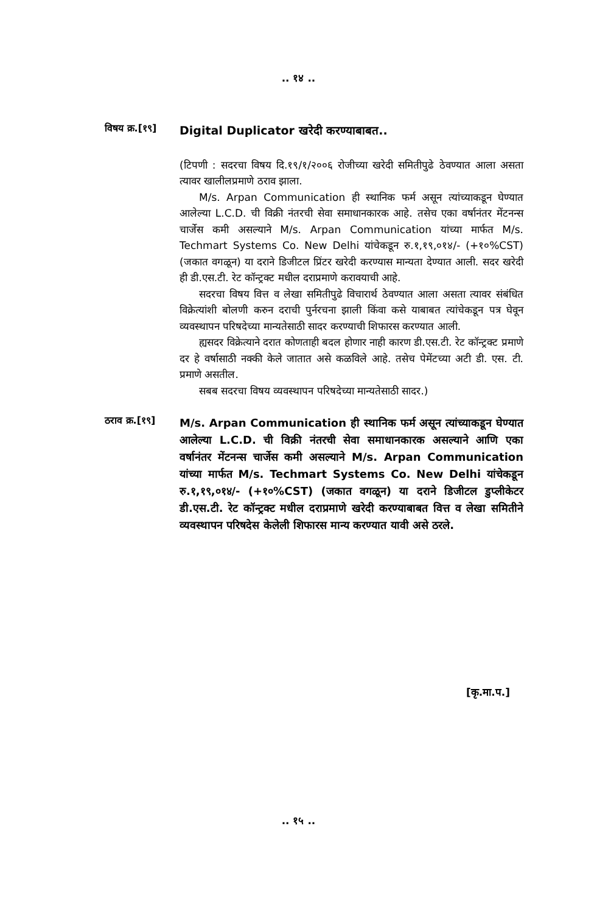.. १४ ..
विषय क्र.[१९]
Digital Duplicator खरेदी करण्याबाबत..
(टिपणी : सदरचा विषय दि.१९/१/२००६ रोजीच्या खरेदी समितीपुढे ठेवण्यात आला असता त्यावर खालीलप्रमाणे ठराव झाला.
M/s. Arpan Communication ही स्थानिक फर्म असून त्यांच्याकडून घेण्यात आलेल्या L.C.D. ची विक्री नंतरची सेवा समाधानकारक आहे. तसेच एका वर्षानंतर मेंटनन्स चार्जेस कमी असल्याने M/s. Arpan Communication यांच्या मार्फत M/s. Techmart Systems Co. New Delhi यांचेकडून रु.१,१९,०१४/- (+१०%CST) (जकात वगळून) या दराने डिजीटल प्रिंटर खरेदी करण्यास मान्यता देण्यात आली. सदर खरेदी ही डी.एस.टी. रेट कॉन्ट्रक्ट मधील दराप्रमाणे करावयाची आहे.
सदरचा विषय वित्त व लेखा समितीपुढे विचारार्थ ठेवण्यात आला असता त्यावर संबंधित विक्रेत्यांशी बोलणी करुन दराची पुर्नरचना झाली किंवा कसे याबाबत त्यांचेकडून पत्र घेवून व्यवस्थापन परिषदेच्या मान्यतेसाठी सादर करण्याची शिफारस करण्यात आली.
ह्यसदर विक्रेत्याने दरात कोणताही बदल होणार नाही कारण डी.एस.टी. रेट कॉन्ट्रक्ट प्रमाणे दर हे वर्षासाठी नक्की केले जातात असे कळविले आहे. तसेच पेमेंटच्या अटी डी. एस. टी. प्रमाणे असतील.
सबब सदरचा विषय व्यवस्थापन परिषदेच्या मान्यतेसाठी सादर.)
ठराव क्र.[१९]
M/s. Arpan Communication ही स्थानिक फर्म असून त्यांच्याकडून घेण्यात आलेल्या L.C.D. ची विक्री नंतरची सेवा समाधानकारक असल्याने आणि एका वर्षानंतर मेंटनन्स चार्जेस कमी असल्याने M/s. Arpan Communication यांच्या मार्फत M/s. Techmart Systems Co. New Delhi यांचेकडून रु.१,१९,०१४/- (+१०%CST) (जकात वगळून) या दराने डिजीटल डुप्लीकेटर डी.एस.टी. रेट कॉन्ट्रक्ट मधील दराप्रमाणे खरेदी करण्याबाबत वित्त व लेखा समितीने व्यवस्थापन परिषदेस केलेली शिफारस मान्य करण्यात यावी असे ठरले.
[कृ.मा.प.]
.. १५ ..